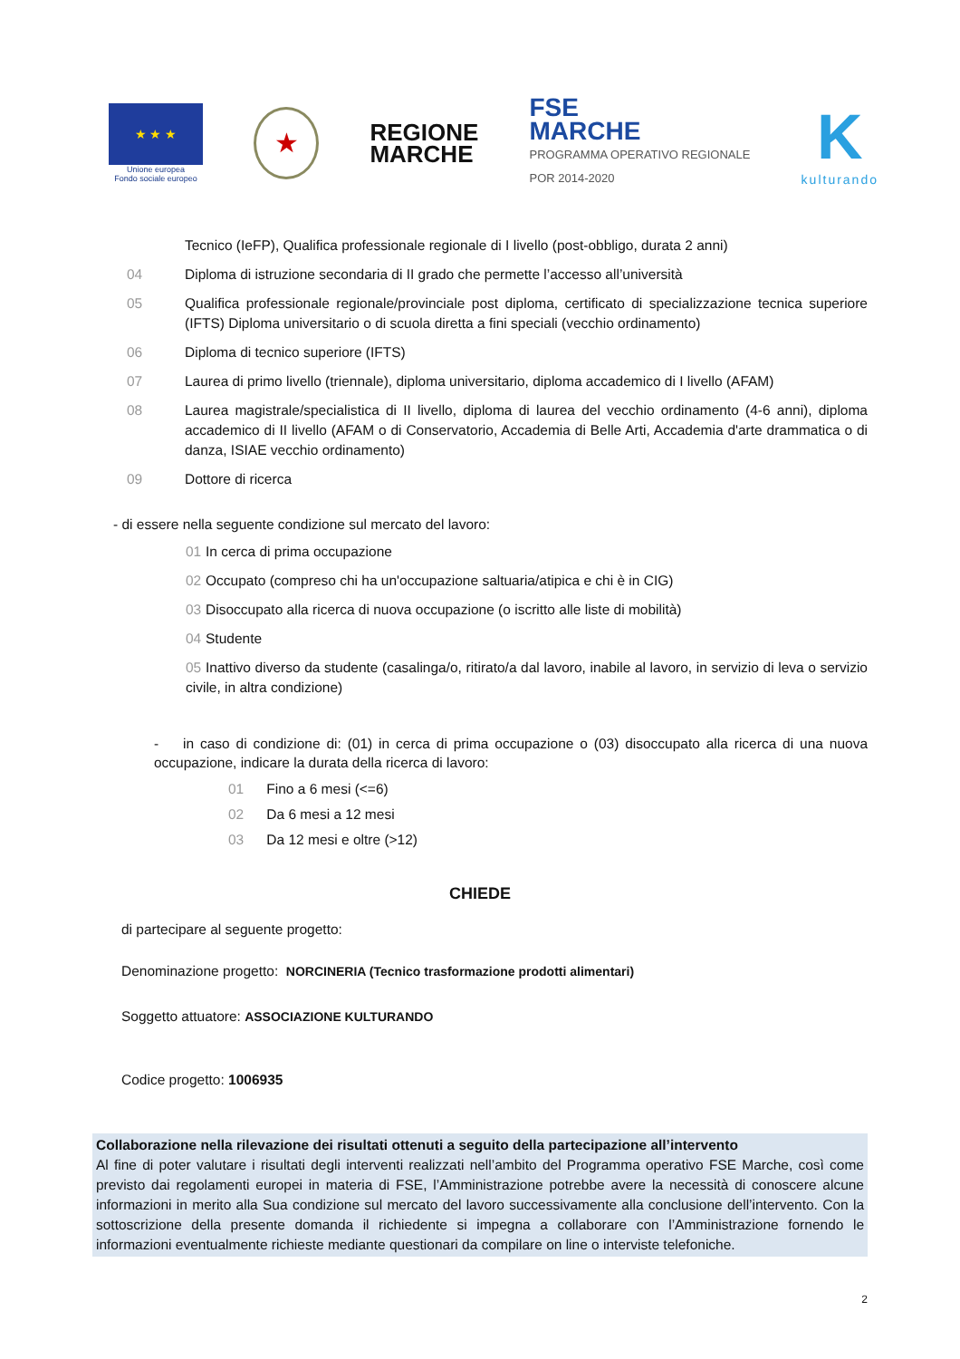★ ★ ★
Unione europea
Fondo sociale europeo
★
REGIONE
MARCHE
FSE
MARCHE
PROGRAMMA OPERATIVO REGIONALE
POR 2014-2020
K
kulturando
Tecnico (IeFP), Qualifica professionale regionale di I livello (post-obbligo, durata 2 anni)
04 Diploma di istruzione secondaria di II grado che permette l’accesso all’università
05 Qualifica professionale regionale/provinciale post diploma, certificato di specializzazione tecnica superiore (IFTS) Diploma universitario o di scuola diretta a fini speciali (vecchio ordinamento)
06 Diploma di tecnico superiore (IFTS)
07 Laurea di primo livello (triennale), diploma universitario, diploma accademico di I livello (AFAM)
08 Laurea magistrale/specialistica di II livello, diploma di laurea del vecchio ordinamento (4-6 anni), diploma accademico di II livello (AFAM o di Conservatorio, Accademia di Belle Arti, Accademia d'arte drammatica o di danza, ISIAE vecchio ordinamento)
09 Dottore di ricerca
- di essere nella seguente condizione sul mercato del lavoro:
01 In cerca di prima occupazione
02 Occupato (compreso chi ha un'occupazione saltuaria/atipica e chi è in CIG)
03 Disoccupato alla ricerca di nuova occupazione (o iscritto alle liste di mobilità)
04 Studente
05 Inattivo diverso da studente (casalinga/o, ritirato/a dal lavoro, inabile al lavoro, in servizio di leva o servizio civile, in altra condizione)
- in caso di condizione di: (01) in cerca di prima occupazione o (03) disoccupato alla ricerca di una nuova occupazione, indicare la durata della ricerca di lavoro:
01 Fino a 6 mesi (<=6)
02 Da 6 mesi a 12 mesi
03 Da 12 mesi e oltre (>12)
CHIEDE
di partecipare al seguente progetto:
Denominazione progetto: NORCINERIA (Tecnico trasformazione prodotti alimentari)
Soggetto attuatore: ASSOCIAZIONE KULTURANDO
Codice progetto: 1006935
Collaborazione nella rilevazione dei risultati ottenuti a seguito della partecipazione all’intervento
Al fine di poter valutare i risultati degli interventi realizzati nell’ambito del Programma operativo FSE Marche, così come previsto dai regolamenti europei in materia di FSE, l’Amministrazione potrebbe avere la necessità di conoscere alcune informazioni in merito alla Sua condizione sul mercato del lavoro successivamente alla conclusione dell’intervento. Con la sottoscrizione della presente domanda il richiedente si impegna a collaborare con l’Amministrazione fornendo le informazioni eventualmente richieste mediante questionari da compilare on line o interviste telefoniche.
2